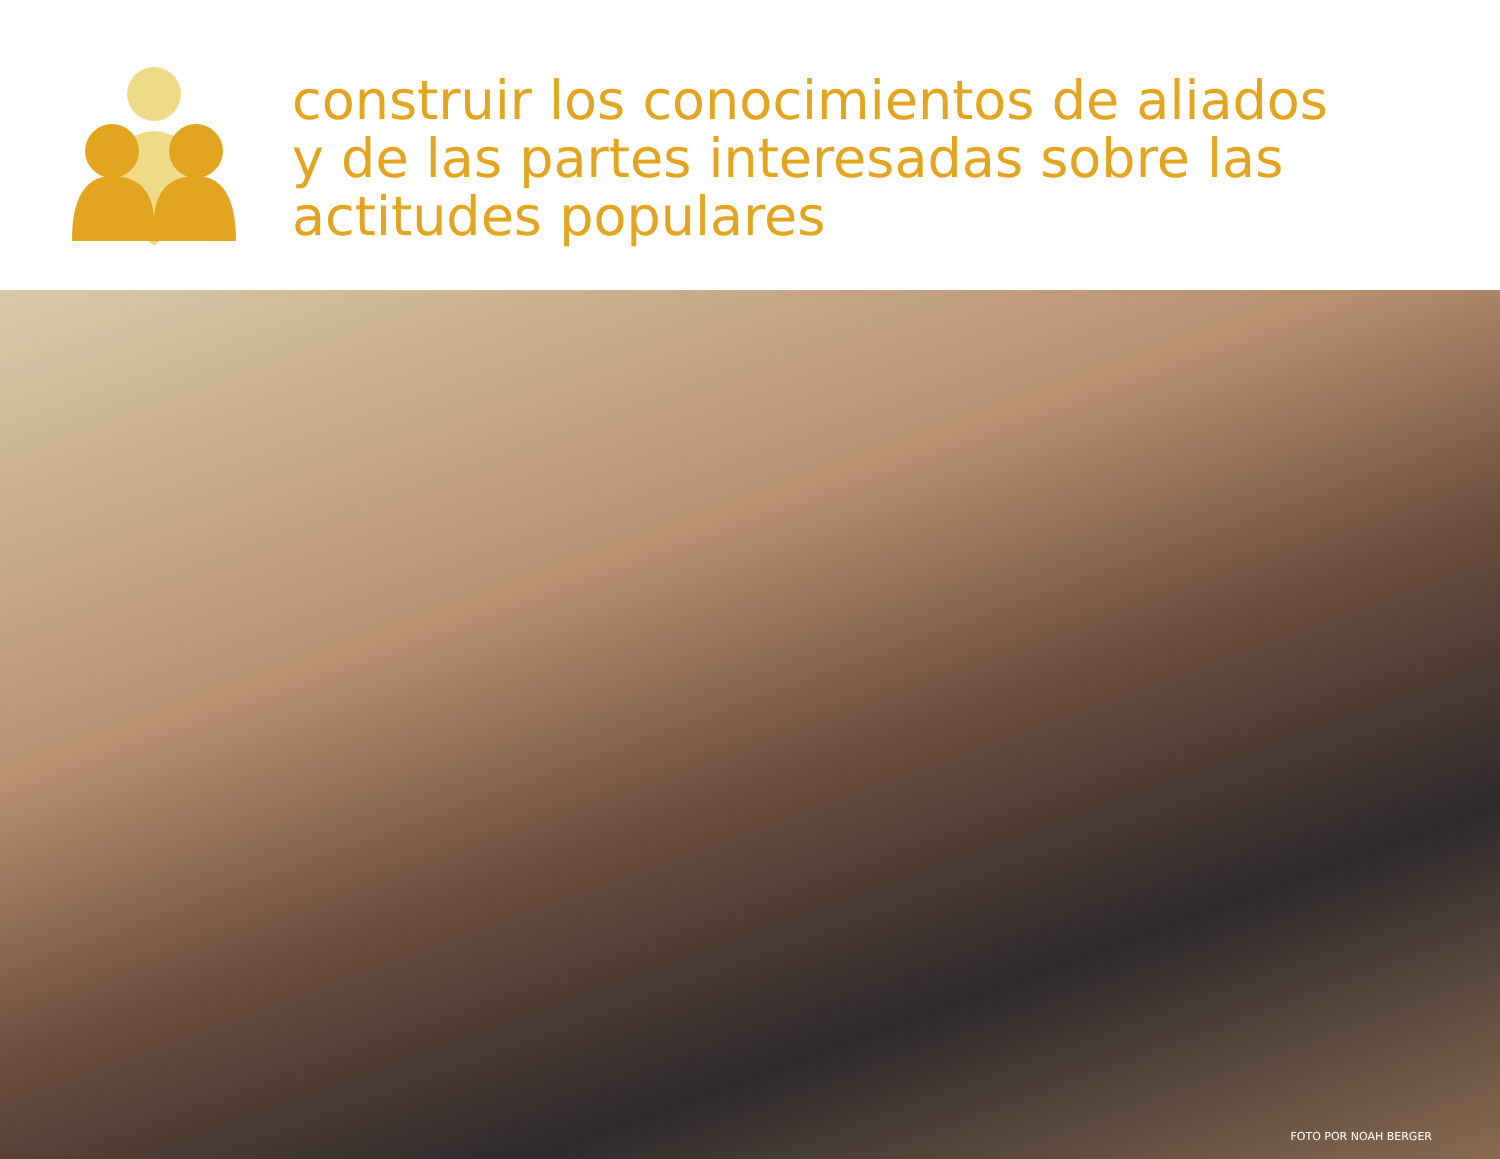construir los conocimientos de aliados
y de las partes interesadas sobre las
actitudes populares
FOTO POR NOAH BERGER